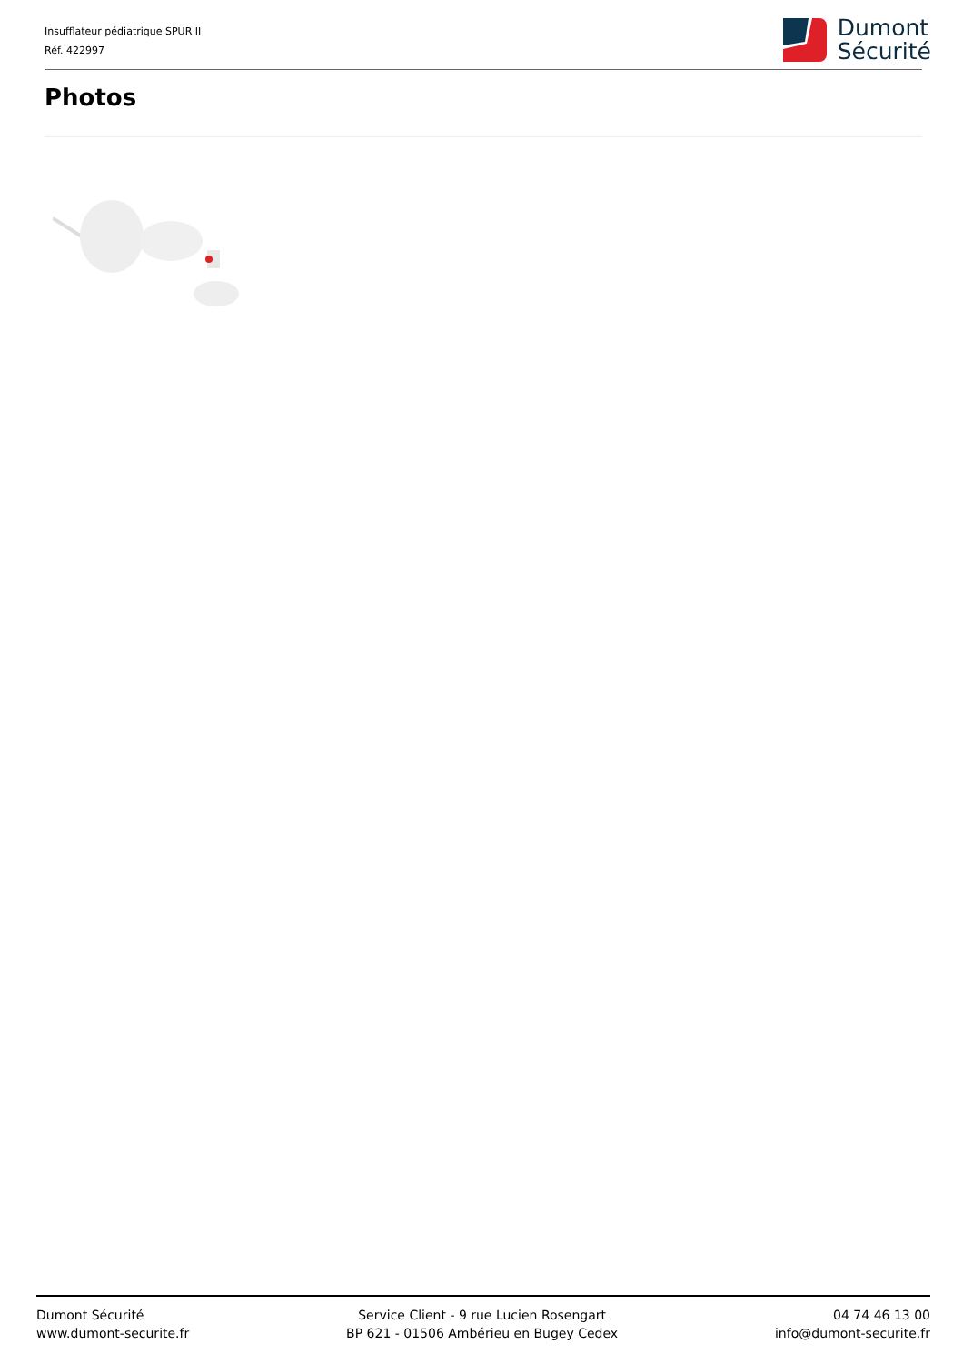Insufflateur pédiatrique SPUR II
Réf. 422997
Dumont
Sécurité
Photos
Dumont Sécurité
www.dumont-securite.fr
Service Client - 9 rue Lucien Rosengart
BP 621 - 01506 Ambérieu en Bugey Cedex
04 74 46 13 00
info@dumont-securite.fr